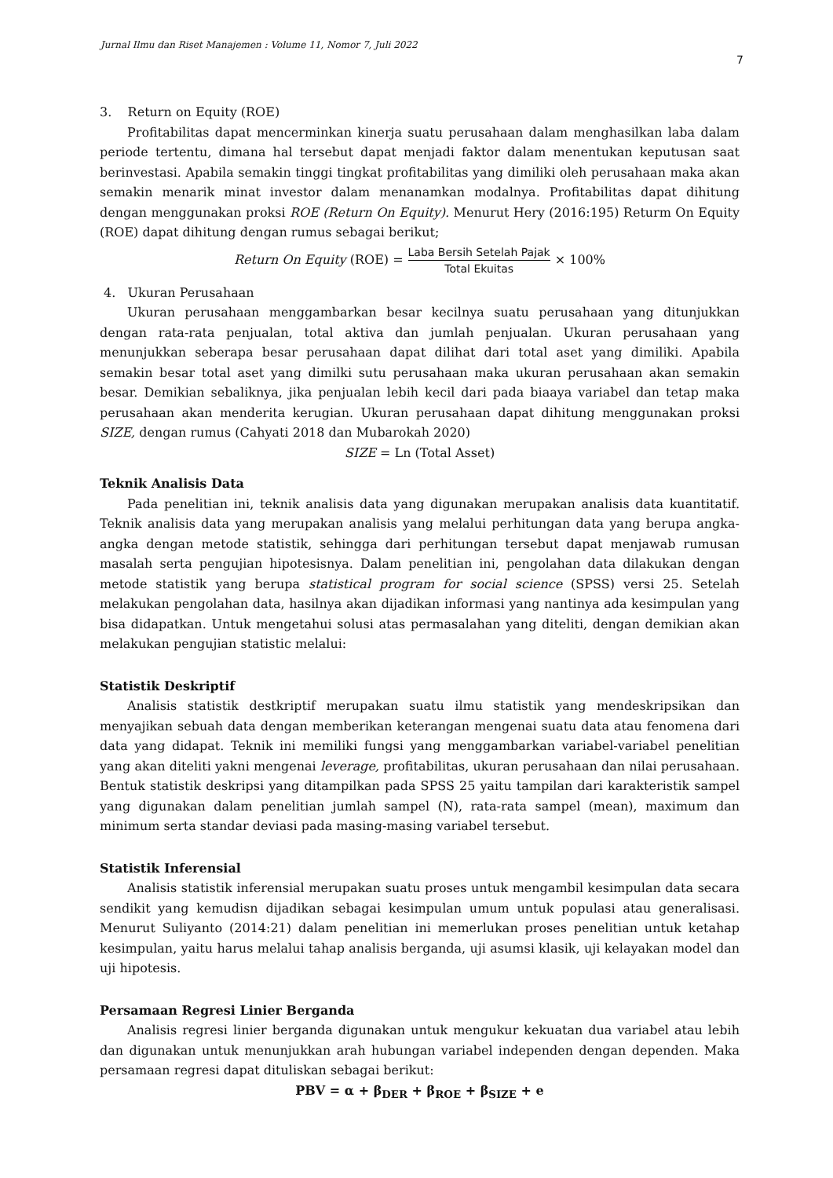Jurnal Ilmu dan Riset Manajemen : Volume 11, Nomor 7, Juli 2022
7
3. Return on Equity (ROE)
Profitabilitas dapat mencerminkan kinerja suatu perusahaan dalam menghasilkan laba dalam periode tertentu, dimana hal tersebut dapat menjadi faktor dalam menentukan keputusan saat berinvestasi. Apabila semakin tinggi tingkat profitabilitas yang dimiliki oleh perusahaan maka akan semakin menarik minat investor dalam menanamkan modalnya. Profitabilitas dapat dihitung dengan menggunakan proksi ROE (Return On Equity). Menurut Hery (2016:195) Returm On Equity (ROE) dapat dihitung dengan rumus sebagai berikut;
Return On Equity (ROE) = Laba Bersih Setelah Pajak Total Ekuitas × 100%
4. Ukuran Perusahaan
Ukuran perusahaan menggambarkan besar kecilnya suatu perusahaan yang ditunjukkan dengan rata-rata penjualan, total aktiva dan jumlah penjualan. Ukuran perusahaan yang menunjukkan seberapa besar perusahaan dapat dilihat dari total aset yang dimiliki. Apabila semakin besar total aset yang dimilki sutu perusahaan maka ukuran perusahaan akan semakin besar. Demikian sebaliknya, jika penjualan lebih kecil dari pada biaaya variabel dan tetap maka perusahaan akan menderita kerugian. Ukuran perusahaan dapat dihitung menggunakan proksi SIZE, dengan rumus (Cahyati 2018 dan Mubarokah 2020)
SIZE = Ln (Total Asset)
Teknik Analisis Data
Pada penelitian ini, teknik analisis data yang digunakan merupakan analisis data kuantitatif. Teknik analisis data yang merupakan analisis yang melalui perhitungan data yang berupa angka-angka dengan metode statistik, sehingga dari perhitungan tersebut dapat menjawab rumusan masalah serta pengujian hipotesisnya. Dalam penelitian ini, pengolahan data dilakukan dengan metode statistik yang berupa statistical program for social science (SPSS) versi 25. Setelah melakukan pengolahan data, hasilnya akan dijadikan informasi yang nantinya ada kesimpulan yang bisa didapatkan. Untuk mengetahui solusi atas permasalahan yang diteliti, dengan demikian akan melakukan pengujian statistic melalui:
Statistik Deskriptif
Analisis statistik destkriptif merupakan suatu ilmu statistik yang mendeskripsikan dan menyajikan sebuah data dengan memberikan keterangan mengenai suatu data atau fenomena dari data yang didapat. Teknik ini memiliki fungsi yang menggambarkan variabel-variabel penelitian yang akan diteliti yakni mengenai leverage, profitabilitas, ukuran perusahaan dan nilai perusahaan. Bentuk statistik deskripsi yang ditampilkan pada SPSS 25 yaitu tampilan dari karakteristik sampel yang digunakan dalam penelitian jumlah sampel (N), rata-rata sampel (mean), maximum dan minimum serta standar deviasi pada masing-masing variabel tersebut.
Statistik Inferensial
Analisis statistik inferensial merupakan suatu proses untuk mengambil kesimpulan data secara sendikit yang kemudisn dijadikan sebagai kesimpulan umum untuk populasi atau generalisasi. Menurut Suliyanto (2014:21) dalam penelitian ini memerlukan proses penelitian untuk ketahap kesimpulan, yaitu harus melalui tahap analisis berganda, uji asumsi klasik, uji kelayakan model dan uji hipotesis.
Persamaan Regresi Linier Berganda
Analisis regresi linier berganda digunakan untuk mengukur kekuatan dua variabel atau lebih dan digunakan untuk menunjukkan arah hubungan variabel independen dengan dependen. Maka persamaan regresi dapat dituliskan sebagai berikut:
PBV = α + β<sub>DER</sub> + β<sub>ROE</sub> + β<sub>SIZE</sub> + e